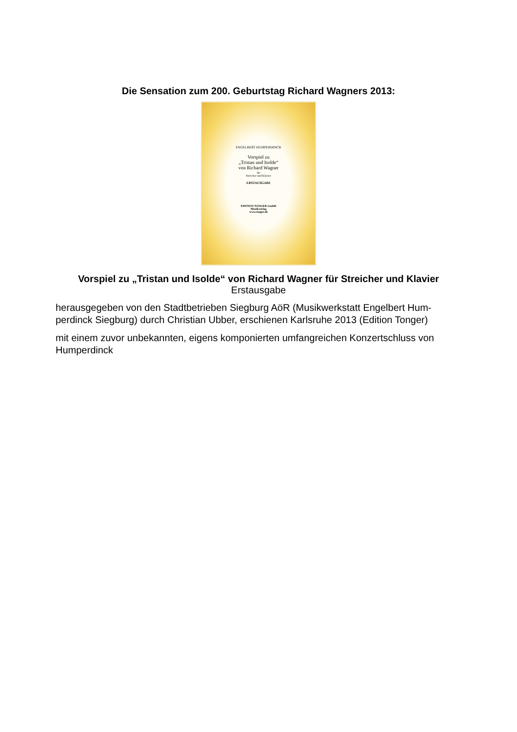Die Sensation zum 200. Geburtstag Richard Wagners 2013:
ENGELBERT HUMPERDINCK
Vorspiel zu
„Tristan und Isolde“
von Richard Wagner
für
Streicher und Klavier
ERSTAUSGABE
EDITION TONGER GmbH
Musikverlag
www.tonger.de
Vorspiel zu „Tristan und Isolde“ von Richard Wagner für Streicher und Klavier
Erstausgabe
herausgegeben von den Stadtbetrieben Siegburg AöR (Musikwerkstatt Engelbert Hum-perdinck Siegburg) durch Christian Ubber, erschienen Karlsruhe 2013 (Edition Tonger)
mit einem zuvor unbekannten, eigens komponierten umfangreichen Konzertschluss von Humperdinck